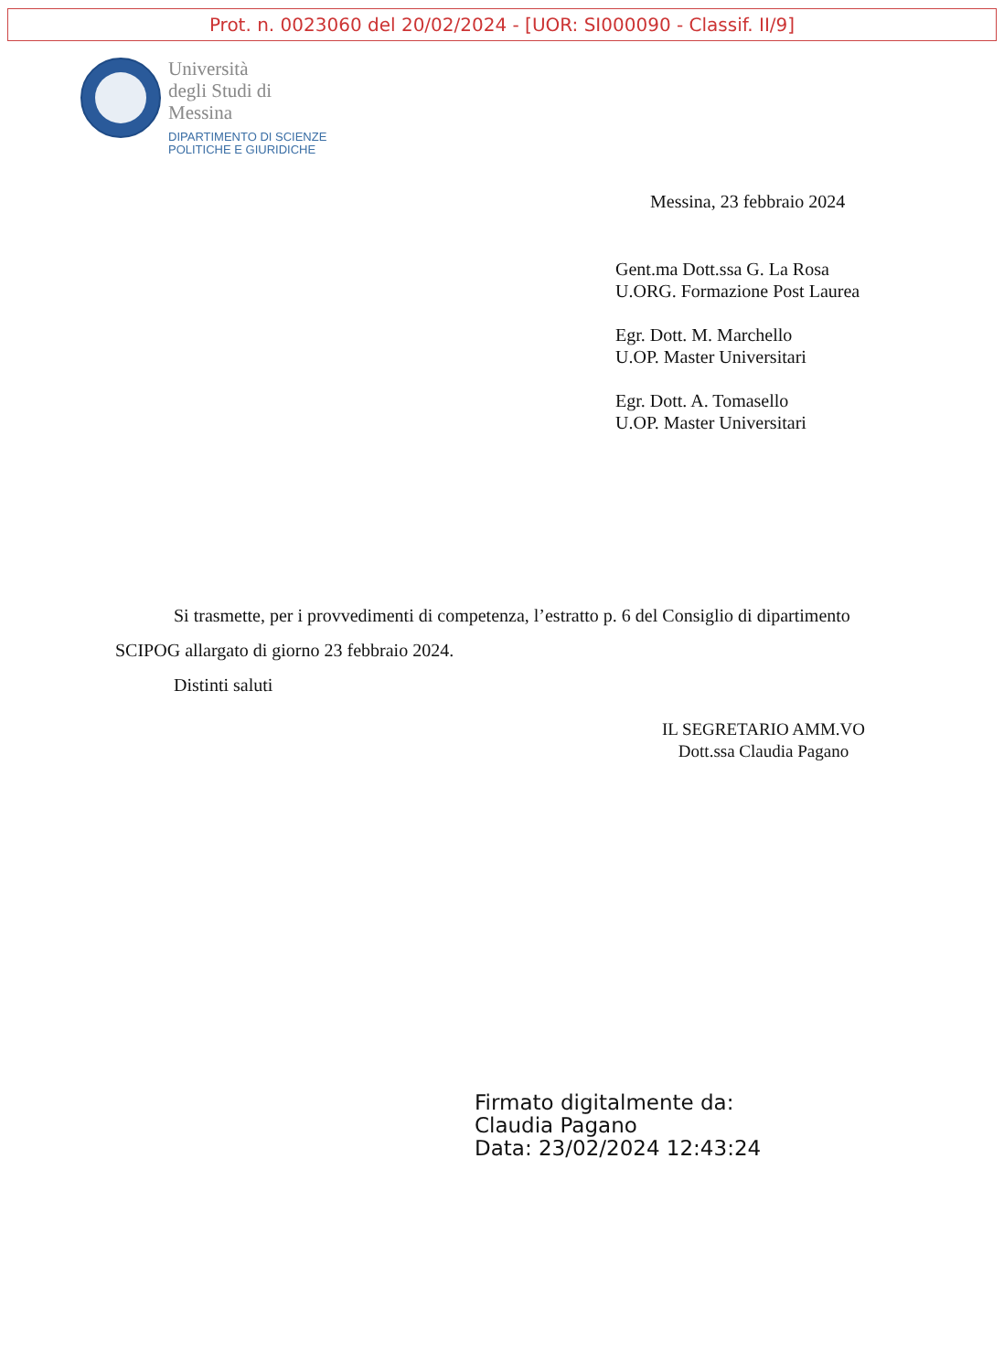Prot. n. 0023060 del 20/02/2024 - [UOR: SI000090 - Classif. II/9]
Università
degli Studi di
Messina
DIPARTIMENTO DI SCIENZE
POLITICHE E GIURIDICHE
Messina, 23 febbraio 2024
Gent.ma Dott.ssa G. La Rosa
U.ORG. Formazione Post Laurea
Egr. Dott. M. Marchello
U.OP. Master Universitari
Egr. Dott. A. Tomasello
U.OP. Master Universitari
Si trasmette, per i provvedimenti di competenza, l’estratto p. 6 del Consiglio di dipartimento SCIPOG allargato di giorno 23 febbraio 2024.
Distinti saluti
IL SEGRETARIO AMM.VO
Dott.ssa Claudia Pagano
Firmato digitalmente da:
Claudia Pagano
Data: 23/02/2024 12:43:24